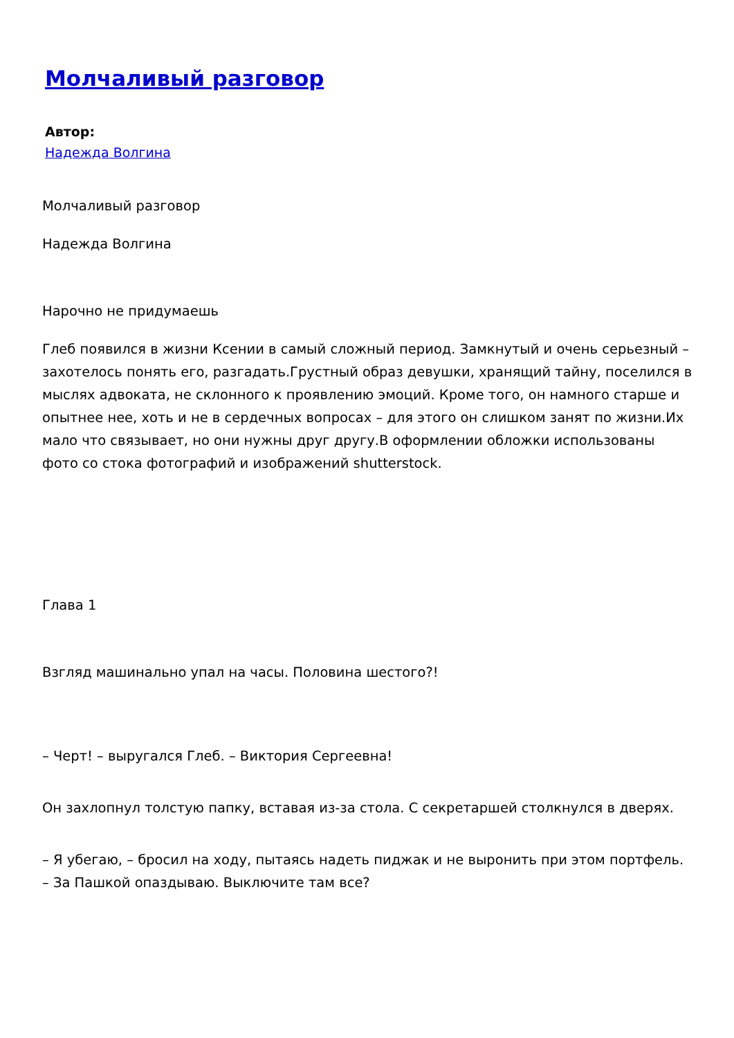Молчаливый разговор
Автор:
Надежда Волгина
Молчаливый разговор
Надежда Волгина
Нарочно не придумаешь
Глеб появился в жизни Ксении в самый сложный период. Замкнутый и очень серьезный – захотелось понять его, разгадать.Грустный образ девушки, хранящий тайну, поселился в мыслях адвоката, не склонного к проявлению эмоций. Кроме того, он намного старше и опытнее нее, хоть и не в сердечных вопросах – для этого он слишком занят по жизни.Их мало что связывает, но они нужны друг другу.В оформлении обложки использованы фото со стока фотографий и изображений shutterstock.
Глава 1
Взгляд машинально упал на часы. Половина шестого?!
– Черт! – выругался Глеб. – Виктория Сергеевна!
Он захлопнул толстую папку, вставая из-за стола. С секретаршей столкнулся в дверях.
– Я убегаю, – бросил на ходу, пытаясь надеть пиджак и не выронить при этом портфель. – За Пашкой опаздываю. Выключите там все?